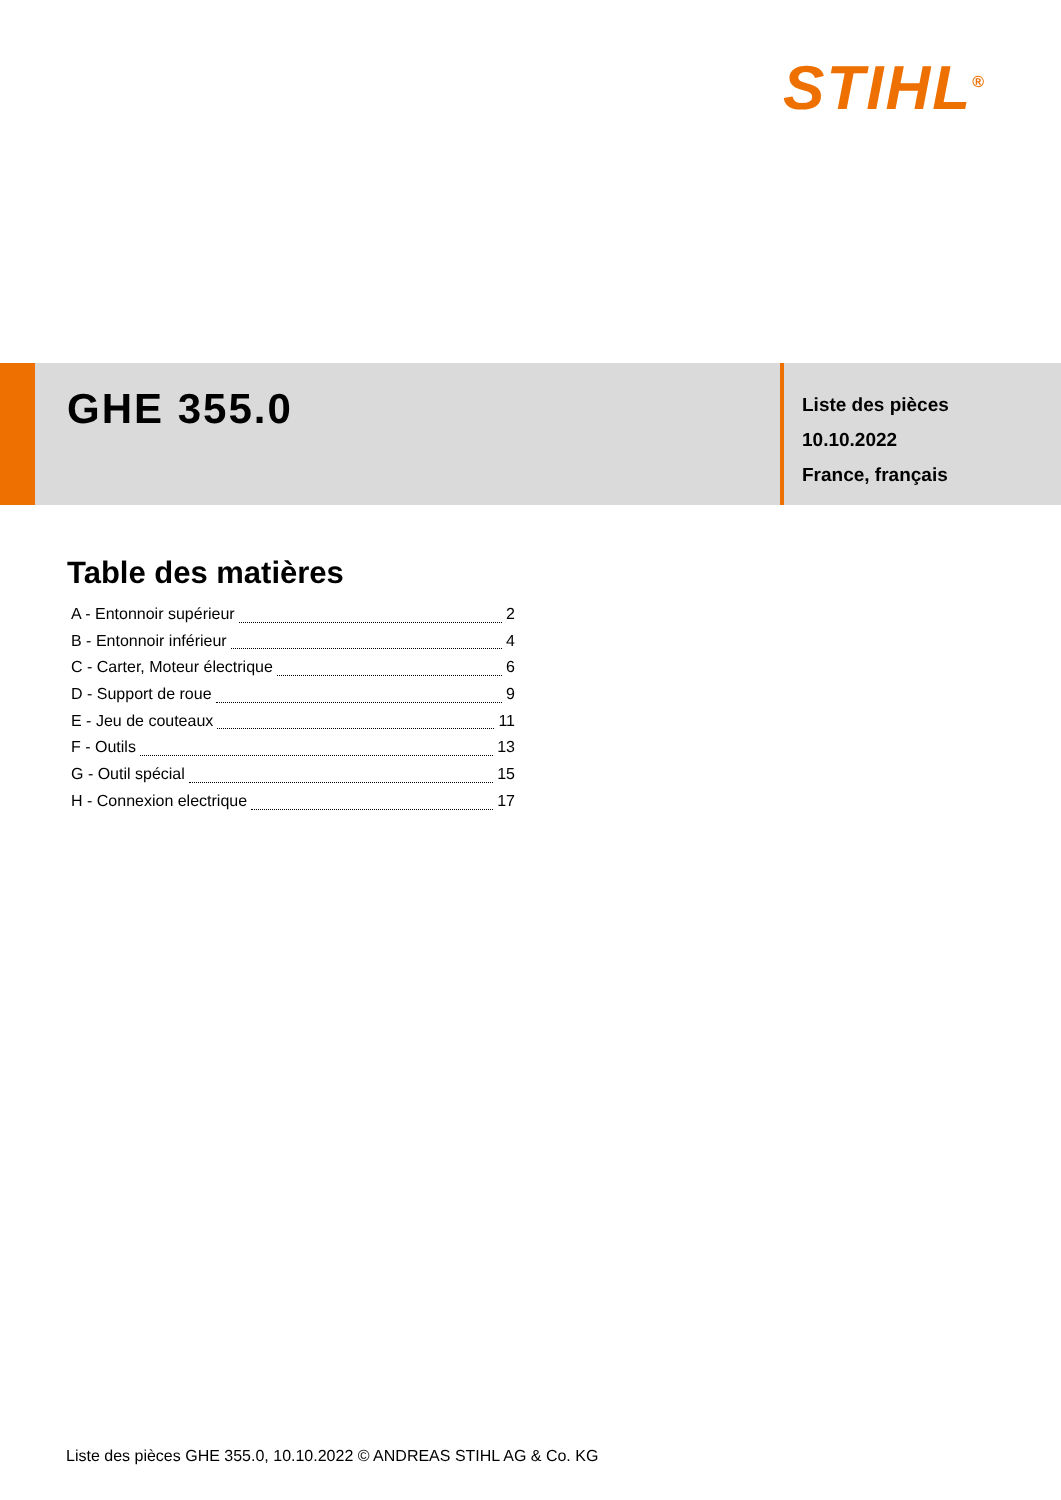STIHL<sup>®</sup>
GHE 355.0
Liste des pièces
10.10.2022
France, français
Table des matières
A - Entonnoir supérieur 2
B - Entonnoir inférieur 4
C - Carter, Moteur électrique 6
D - Support de roue 9
E - Jeu de couteaux 11
F - Outils 13
G - Outil spécial 15
H - Connexion electrique 17
Liste des pièces GHE 355.0, 10.10.2022 © ANDREAS STIHL AG & Co. KG